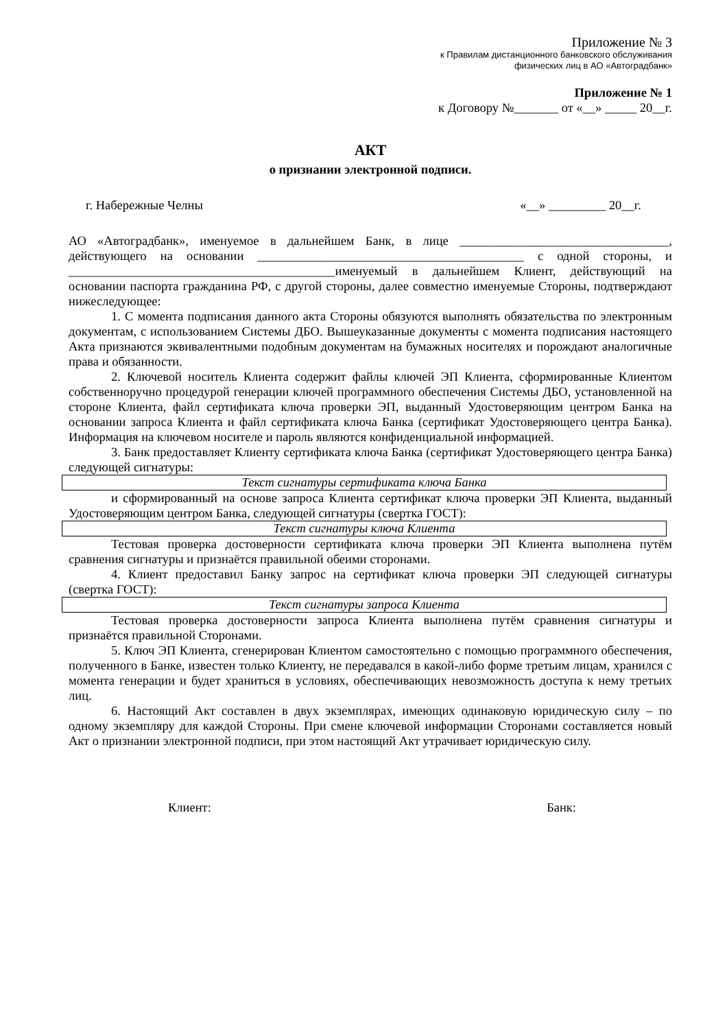Приложение № 3
к Правилам дистанционного банковского обслуживания
физических лиц в АО «Автоградбанк»
Приложение № 1
к Договору №_______ от «__» _____ 20__г.
АКТ
о признании электронной подписи.
г. Набережные Челны «__» _________ 20__г.
АО «Автоградбанк», именуемое в дальнейшем Банк, в лице _________________________________, действующего на основании __________________________________________ с одной стороны, и __________________________________________именуемый в дальнейшем Клиент, действующий на основании паспорта гражданина РФ, с другой стороны, далее совместно именуемые Стороны, подтверждают нижеследующее:
1. С момента подписания данного акта Стороны обязуются выполнять обязательства по электронным документам, с использованием Системы ДБО. Вышеуказанные документы с момента подписания настоящего Акта признаются эквивалентными подобным документам на бумажных носителях и порождают аналогичные права и обязанности.
2. Ключевой носитель Клиента содержит файлы ключей ЭП Клиента, сформированные Клиентом собственноручно процедурой генерации ключей программного обеспечения Системы ДБО, установленной на стороне Клиента, файл сертификата ключа проверки ЭП, выданный Удостоверяющим центром Банка на основании запроса Клиента и файл сертификата ключа Банка (сертификат Удостоверяющего центра Банка). Информация на ключевом носителе и пароль являются конфиденциальной информацией.
3. Банк предоставляет Клиенту сертификата ключа Банка (сертификат Удостоверяющего центра Банка) следующей сигнатуры:
Текст сигнатуры сертификата ключа Банка
и сформированный на основе запроса Клиента сертификат ключа проверки ЭП Клиента, выданный Удостоверяющим центром Банка, следующей сигнатуры (свертка ГОСТ):
Текст сигнатуры ключа Клиента
Тестовая проверка достоверности сертификата ключа проверки ЭП Клиента выполнена путём сравнения сигнатуры и признаётся правильной обеими сторонами.
4. Клиент предоставил Банку запрос на сертификат ключа проверки ЭП следующей сигнатуры (свертка ГОСТ):
Текст сигнатуры запроса Клиента
Тестовая проверка достоверности запроса Клиента выполнена путём сравнения сигнатуры и признаётся правильной Сторонами.
5. Ключ ЭП Клиента, сгенерирован Клиентом самостоятельно с помощью программного обеспечения, полученного в Банке, известен только Клиенту, не передавался в какой-либо форме третьим лицам, хранился с момента генерации и будет храниться в условиях, обеспечивающих невозможность доступа к нему третьих лиц.
6. Настоящий Акт составлен в двух экземплярах, имеющих одинаковую юридическую силу – по одному экземпляру для каждой Стороны. При смене ключевой информации Сторонами составляется новый Акт о признании электронной подписи, при этом настоящий Акт утрачивает юридическую силу.
Клиент: Банк: